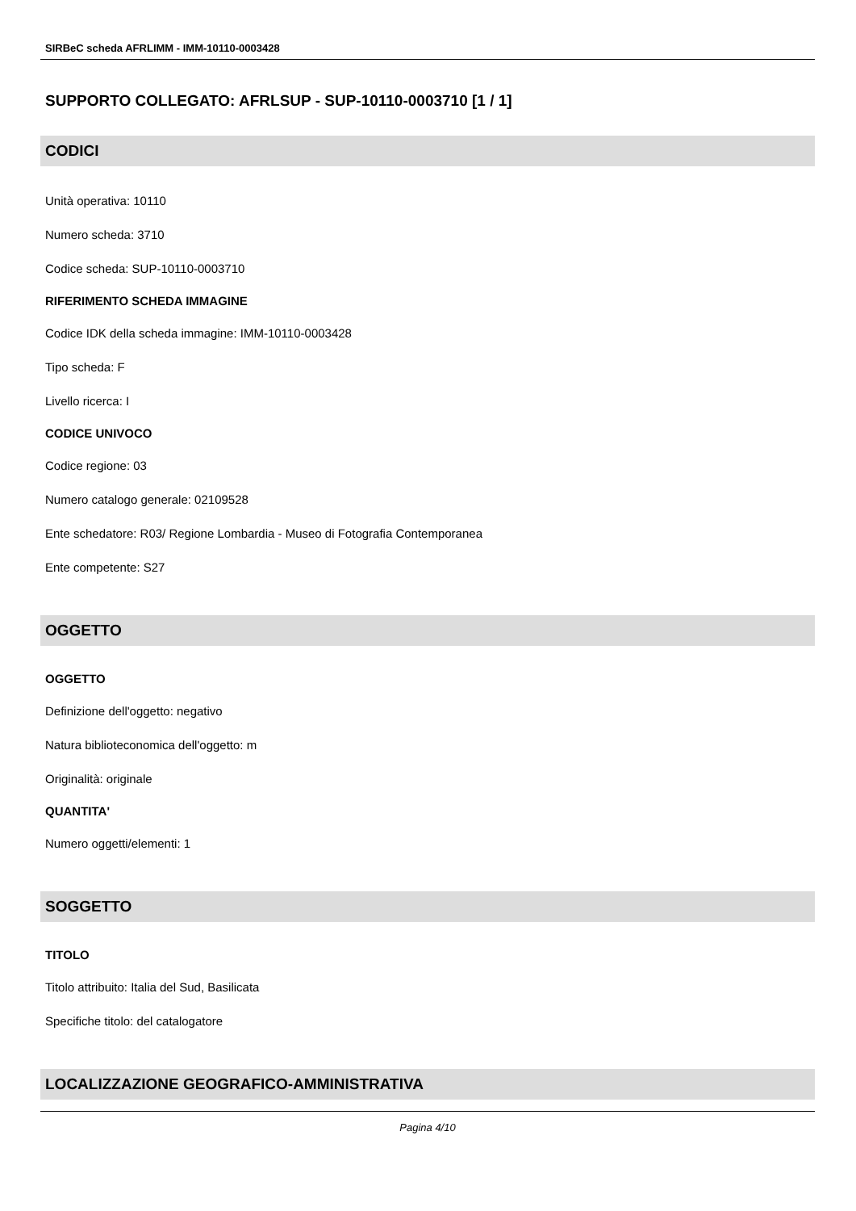SIRBeC scheda AFRLIMM - IMM-10110-0003428
SUPPORTO COLLEGATO: AFRLSUP - SUP-10110-0003710 [1 / 1]
CODICI
Unità operativa: 10110
Numero scheda: 3710
Codice scheda: SUP-10110-0003710
RIFERIMENTO SCHEDA IMMAGINE
Codice IDK della scheda immagine: IMM-10110-0003428
Tipo scheda: F
Livello ricerca: I
CODICE UNIVOCO
Codice regione: 03
Numero catalogo generale: 02109528
Ente schedatore: R03/ Regione Lombardia - Museo di Fotografia Contemporanea
Ente competente: S27
OGGETTO
OGGETTO
Definizione dell'oggetto: negativo
Natura biblioteconomica dell'oggetto: m
Originalità: originale
QUANTITA'
Numero oggetti/elementi: 1
SOGGETTO
TITOLO
Titolo attribuito: Italia del Sud, Basilicata
Specifiche titolo: del catalogatore
LOCALIZZAZIONE GEOGRAFICO-AMMINISTRATIVA
Pagina 4/10